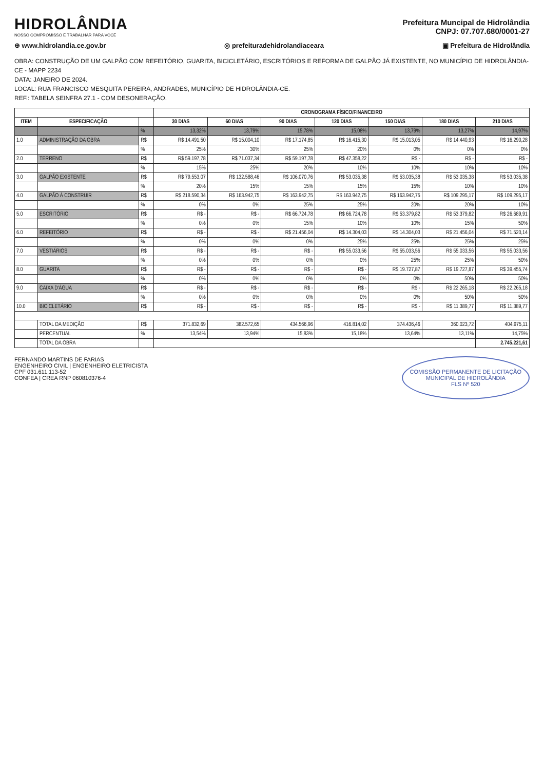HIDROLÂNDIA
NOSSO COMPROMISSO É TRABALHAR PARA VOCÊ
Prefeitura Muncipal de Hidrolândia
CNPJ: 07.707.680/0001-27
⊕ www.hidrolandia.ce.gov.br ◎ prefeituradehidrolandiaceara ▣ Prefeitura de Hidrolândia
OBRA: CONSTRUÇÃO DE UM GALPÃO COM REFEITÓRIO, GUARITA, BICICLETÁRIO, ESCRITÓRIOS E REFORMA DE GALPÃO JÁ EXISTENTE, NO MUNICÍPIO DE HIDROLÂNDIA-CE - MAPP 2234
DATA: JANEIRO DE 2024.
LOCAL: RUA FRANCISCO MESQUITA PEREIRA, ANDRADES, MUNICÍPIO DE HIDROLÂNDIA-CE.
REF.: TABELA SEINFRA 27.1 - COM DESONERAÇÃO.
| | | | CRONOGRAMA FÍSICO/FINANCEIRO | | | | | | |
| --- | --- | --- | --- | --- | --- | --- | --- | --- | --- |
| ITEM | ESPECIFICAÇÃO | | 30 DIAS | 60 DIAS | 90 DIAS | 120 DIAS | 150 DIAS | 180 DIAS | 210 DIAS |
| | | % | 13,32% | 13,79% | 15,78% | 15,08% | 13,79% | 13,27% | 14,97% |
| 1.0 | ADMINISTRAÇÃO DA OBRA | R$ | R$ 14.491,50 | R$ 15.004,10 | R$ 17.174,85 | R$ 16.415,30 | R$ 15.013,05 | R$ 14.440,93 | R$ 16.290,28 |
| | | % | 25% | 30% | 25% | 20% | 0% | 0% | 0% |
| 2.0 | TERRENO | R$ | R$ 59.197,78 | R$ 71.037,34 | R$ 59.197,78 | R$ 47.358,22 | R$ - | R$ - | R$ - |
| | | % | 15% | 25% | 20% | 10% | 10% | 10% | 10% |
| 3.0 | GALPÃO EXISTENTE | R$ | R$ 79.553,07 | R$ 132.588,46 | R$ 106.070,76 | R$ 53.035,38 | R$ 53.035,38 | R$ 53.035,38 | R$ 53.035,38 |
| | | % | 20% | 15% | 15% | 15% | 15% | 10% | 10% |
| 4.0 | GALPÃO À CONSTRUIR | R$ | R$ 218.590,34 | R$ 163.942,75 | R$ 163.942,75 | R$ 163.942,75 | R$ 163.942,75 | R$ 109.295,17 | R$ 109.295,17 |
| | | % | 0% | 0% | 25% | 25% | 20% | 20% | 10% |
| 5.0 | ESCRITÓRIO | R$ | R$ - | R$ - | R$ 66.724,78 | R$ 66.724,78 | R$ 53.379,82 | R$ 53.379,82 | R$ 26.689,91 |
| | | % | 0% | 0% | 15% | 10% | 10% | 15% | 50% |
| 6.0 | REFEITÓRIO | R$ | R$ - | R$ - | R$ 21.456,04 | R$ 14.304,03 | R$ 14.304,03 | R$ 21.456,04 | R$ 71.520,14 |
| | | % | 0% | 0% | 0% | 25% | 25% | 25% | 25% |
| 7.0 | VESTIÁRIOS | R$ | R$ - | R$ - | R$ - | R$ 55.033,56 | R$ 55.033,56 | R$ 55.033,56 | R$ 55.033,56 |
| | | % | 0% | 0% | 0% | 0% | 25% | 25% | 50% |
| 8.0 | GUARITA | R$ | R$ - | R$ - | R$ - | R$ - | R$ 19.727,87 | R$ 19.727,87 | R$ 39.455,74 |
| | | % | 0% | 0% | 0% | 0% | 0% | 50% | 50% |
| 9.0 | CAIXA D'ÁGUA | R$ | R$ - | R$ - | R$ - | R$ - | R$ - | R$ 22.265,18 | R$ 22.265,18 |
| | | % | 0% | 0% | 0% | 0% | 0% | 50% | 50% |
| 10.0 | BICICLETÁRIO | R$ | R$ - | R$ - | R$ - | R$ - | R$ - | R$ 11.389,77 | R$ 11.389,77 |
| | TOTAL DA MEDIÇÃO | R$ | 371.832,69 | 382.572,65 | 434.566,96 | 416.814,02 | 374.436,46 | 360.023,72 | 404.975,11 |
| | PERCENTUAL | % | 13,54% | 13,94% | 15,83% | 15,18% | 13,64% | 13,11% | 14,75% |
| | TOTAL DA OBRA | | | | | | | | 2.745.221,61 |
FERNANDO MARTINS DE FARIAS
ENGENHEIRO CIVIL | ENGENHEIRO ELETRICISTA
CPF 031.611.113-52
CONFEA | CREA RNP 060810376-4
COMISSÃO PERMANENTE DE LICITAÇÃO
MUNICIPAL DE HIDROLÂNDIA
FLS Nº 520